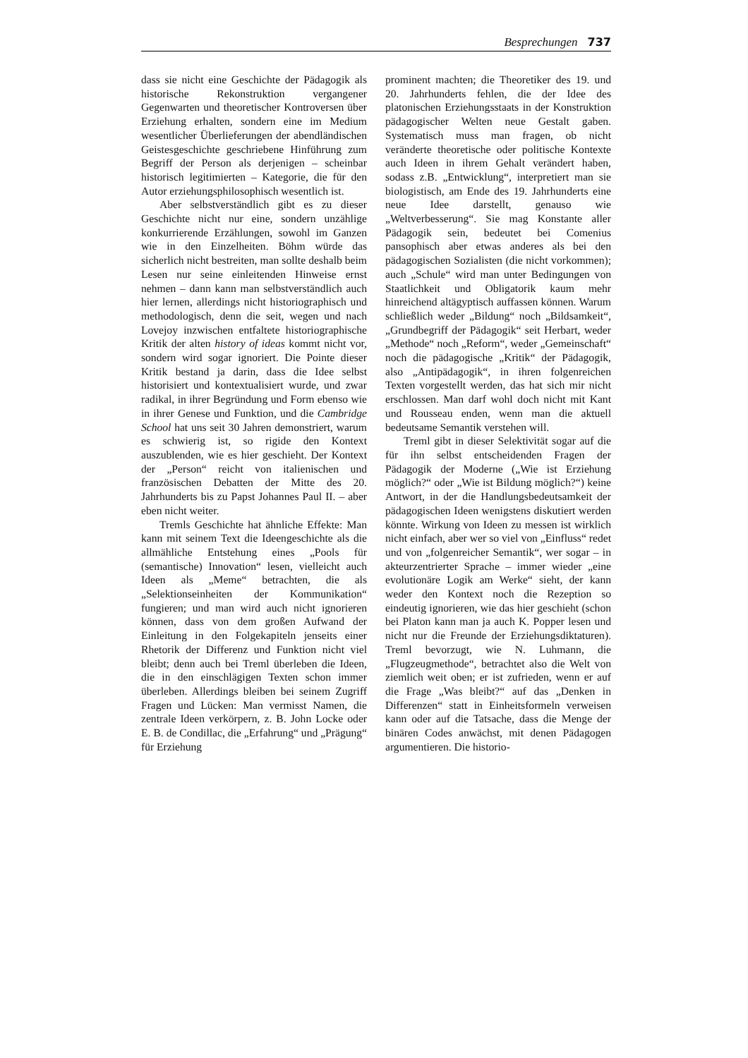Besprechungen 737
dass sie nicht eine Geschichte der Pädagogik als historische Rekonstruktion vergangener Gegenwarten und theoretischer Kontroversen über Erziehung erhalten, sondern eine im Medium wesentlicher Überlieferungen der abendländischen Geistesgeschichte geschriebene Hinführung zum Begriff der Person als derjenigen – scheinbar historisch legitimierten – Kategorie, die für den Autor erziehungsphilosophisch wesentlich ist.
Aber selbstverständlich gibt es zu dieser Geschichte nicht nur eine, sondern unzählige konkurrierende Erzählungen, sowohl im Ganzen wie in den Einzelheiten. Böhm würde das sicherlich nicht bestreiten, man sollte deshalb beim Lesen nur seine einleitenden Hinweise ernst nehmen – dann kann man selbstverständlich auch hier lernen, allerdings nicht historiographisch und methodologisch, denn die seit, wegen und nach Lovejoy inzwischen entfaltete historiographische Kritik der alten history of ideas kommt nicht vor, sondern wird sogar ignoriert. Die Pointe dieser Kritik bestand ja darin, dass die Idee selbst historisiert und kontextualisiert wurde, und zwar radikal, in ihrer Begründung und Form ebenso wie in ihrer Genese und Funktion, und die Cambridge School hat uns seit 30 Jahren demonstriert, warum es schwierig ist, so rigide den Kontext auszublenden, wie es hier geschieht. Der Kontext der „Person“ reicht von italienischen und französischen Debatten der Mitte des 20. Jahrhunderts bis zu Papst Johannes Paul II. – aber eben nicht weiter.
Tremls Geschichte hat ähnliche Effekte: Man kann mit seinem Text die Ideengeschichte als die allmähliche Entstehung eines „Pools für (semantische) Innovation“ lesen, vielleicht auch Ideen als „Meme“ betrachten, die als „Selektionseinheiten der Kommunikation“ fungieren; und man wird auch nicht ignorieren können, dass von dem großen Aufwand der Einleitung in den Folgekapiteln jenseits einer Rhetorik der Differenz und Funktion nicht viel bleibt; denn auch bei Treml überleben die Ideen, die in den einschlägigen Texten schon immer überleben. Allerdings bleiben bei seinem Zugriff Fragen und Lücken: Man vermisst Namen, die zentrale Ideen verkörpern, z. B. John Locke oder E. B. de Condillac, die „Erfahrung“ und „Prägung“ für Erziehung
prominent machten; die Theoretiker des 19. und 20. Jahrhunderts fehlen, die der Idee des platonischen Erziehungsstaats in der Konstruktion pädagogischer Welten neue Gestalt gaben. Systematisch muss man fragen, ob nicht veränderte theoretische oder politische Kontexte auch Ideen in ihrem Gehalt verändert haben, sodass z.B. „Entwicklung“, interpretiert man sie biologistisch, am Ende des 19. Jahrhunderts eine neue Idee darstellt, genauso wie „Weltverbesserung“. Sie mag Konstante aller Pädagogik sein, bedeutet bei Comenius pansophisch aber etwas anderes als bei den pädagogischen Sozialisten (die nicht vorkommen); auch „Schule“ wird man unter Bedingungen von Staatlichkeit und Obligatorik kaum mehr hinreichend altägyptisch auffassen können. Warum schließlich weder „Bildung“ noch „Bildsamkeit“, „Grundbegriff der Pädagogik“ seit Herbart, weder „Methode“ noch „Reform“, weder „Gemeinschaft“ noch die pädagogische „Kritik“ der Pädagogik, also „Antipädagogik“, in ihren folgenreichen Texten vorgestellt werden, das hat sich mir nicht erschlossen. Man darf wohl doch nicht mit Kant und Rousseau enden, wenn man die aktuell bedeutsame Semantik verstehen will.
Treml gibt in dieser Selektivität sogar auf die für ihn selbst entscheidenden Fragen der Pädagogik der Moderne („Wie ist Erziehung möglich?“ oder „Wie ist Bildung möglich?“) keine Antwort, in der die Handlungsbedeutsamkeit der pädagogischen Ideen wenigstens diskutiert werden könnte. Wirkung von Ideen zu messen ist wirklich nicht einfach, aber wer so viel von „Einfluss“ redet und von „folgenreicher Semantik“, wer sogar – in akteurzentrierter Sprache – immer wieder „eine evolutionäre Logik am Werke“ sieht, der kann weder den Kontext noch die Rezeption so eindeutig ignorieren, wie das hier geschieht (schon bei Platon kann man ja auch K. Popper lesen und nicht nur die Freunde der Erziehungsdiktaturen). Treml bevorzugt, wie N. Luhmann, die „Flugzeugmethode“, betrachtet also die Welt von ziemlich weit oben; er ist zufrieden, wenn er auf die Frage „Was bleibt?“ auf das „Denken in Differenzen“ statt in Einheitsformeln verweisen kann oder auf die Tatsache, dass die Menge der binären Codes anwächst, mit denen Pädagogen argumentieren. Die historio-